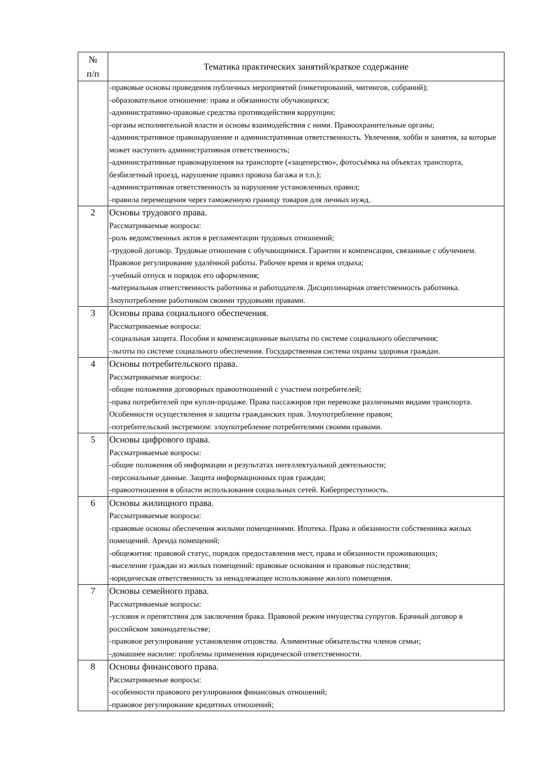| № п/п | Тематика практических занятий/краткое содержание |
| --- | --- |
| | -правовые основы проведения публичных мероприятий (пикетирований, митингов, собраний); -образовательное отношение: права и обязанности обучающихся; -административно-правовые средства противодействия коррупции; -органы исполнительной власти и основы взаимодействия с ними. Правоохранительные органы; -административное правонарушение и административная ответственность. Увлечения, хобби и занятия, за которые может наступить административная ответственность; -административные правонарушения на транспорте («зацеперство», фотосъёмка на объектах транспорта, безбилетный проезд, нарушение правил провоза багажа и т.п.); -административная ответственность за нарушение установленных правил; -правила перемещения через таможенную границу товаров для личных нужд. |
| 2 | Основы трудового права. Рассматриваемые вопросы: -роль ведомственных актов в регламентации трудовых отношений; -трудовой договор. Трудовые отношения с обучающимися. Гарантии и компенсации, связанные с обучением. Правовое регулирование удалённой работы. Рабочее время и время отдыха; -учебный отпуск и порядок его оформления; -материальная ответственность работника и работодателя. Дисциплинарная ответственность работника. Злоупотребление работником своими трудовыми правами. |
| 3 | Основы права социального обеспечения. Рассматриваемые вопросы: -социальная защита. Пособия и компенсационные выплаты по системе социального обеспечения; -льготы по системе социального обеспечения. Государственная система охраны здоровья граждан. |
| 4 | Основы потребительского права. Рассматриваемые вопросы: -общие положения договорных правоотношений с участием потребителей; -права потребителей при купли-продаже. Права пассажиров при перевозке различными видами транспорта. Особенности осуществления и защиты гражданских прав. Злоупотребление правом; -потребительский экстремизм: злоупотребление потребителями своими правами. |
| 5 | Основы цифрового права. Рассматриваемые вопросы: -общие положения об информации и результатах интеллектуальной деятельности; -персональные данные. Защита информационных прав граждан; -правоотношения в области использования социальных сетей. Киберпреступность. |
| 6 | Основы жилищного права. Рассматриваемые вопросы: -правовые основы обеспечения жилыми помещениями. Ипотека. Права и обязанности собственника жилых помещений. Аренда помещений; -общежития: правовой статус, порядок предоставления мест, права и обязанности проживающих; -выселение граждан из жилых помещений: правовые основания и правовые последствия; -юридическая ответственность за ненадлежащее использование жилого помещения. |
| 7 | Основы семейного права. Рассматриваемые вопросы: -условия и препятствия для заключения брака. Правовой режим имущества супругов. Брачный договор в российском законодательстве; -правовое регулирование установления отцовства. Алиментные обязательства членов семьи; -домашнее насилие: проблемы применения юридической ответственности. |
| 8 | Основы финансового права. Рассматриваемые вопросы: -особенности правового регулирования финансовых отношений; -правовое регулирование кредитных отношений; |